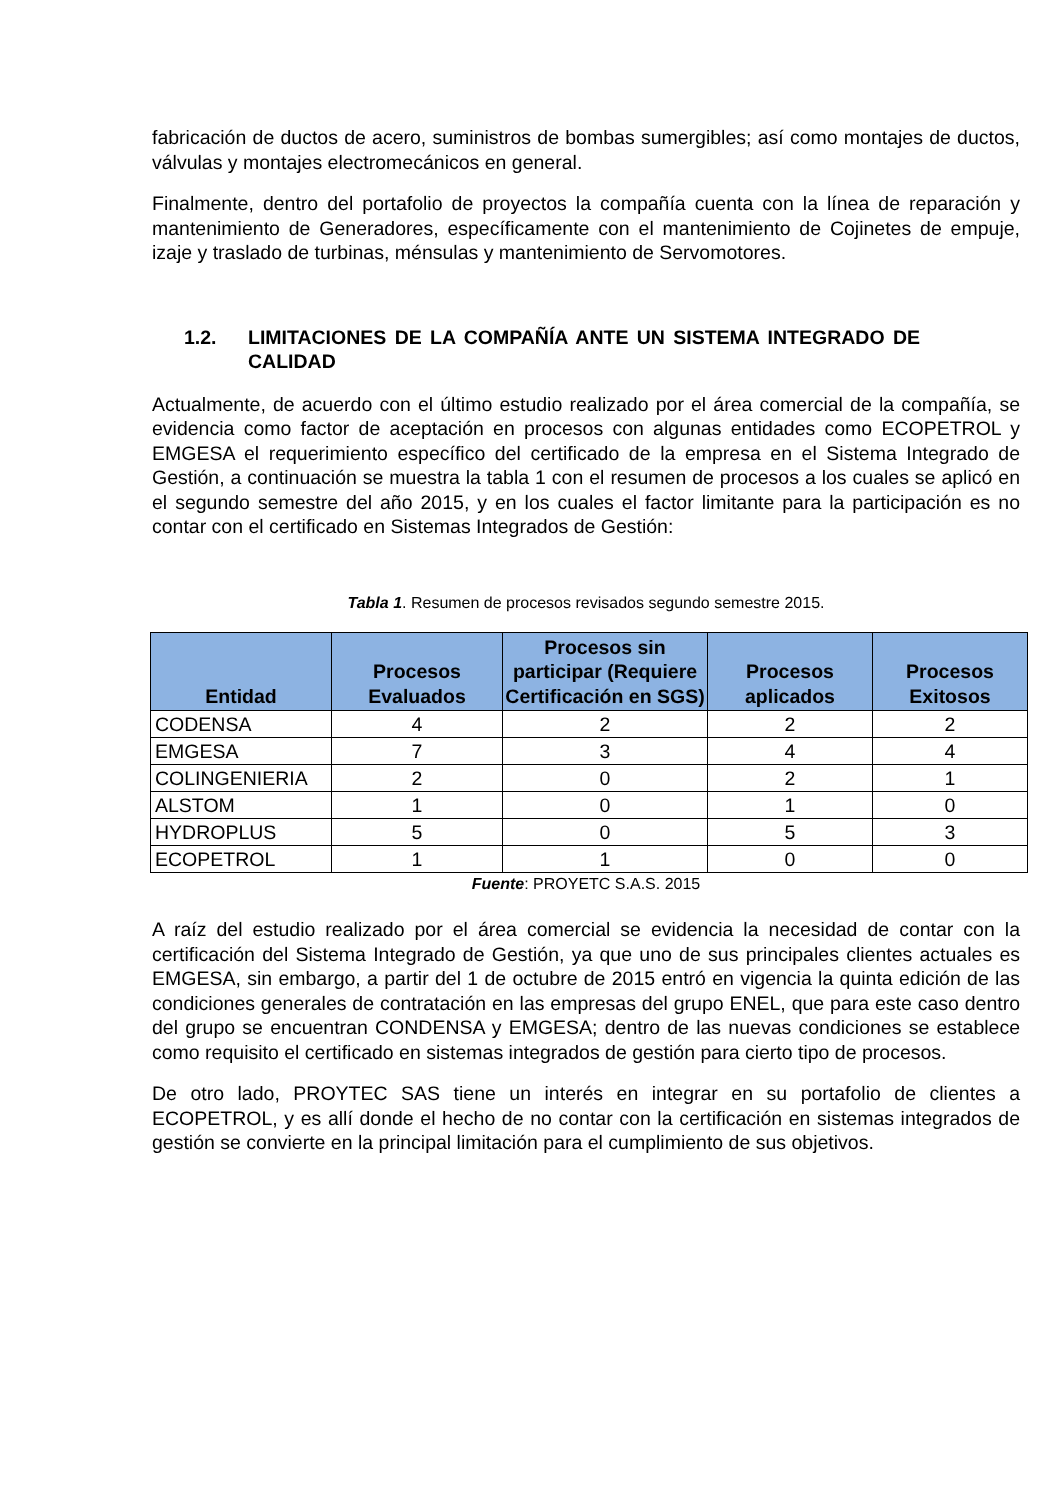fabricación de ductos de acero, suministros de bombas sumergibles; así como montajes de ductos, válvulas y montajes electromecánicos en general.
Finalmente, dentro del portafolio de proyectos la compañía cuenta con la línea de reparación y mantenimiento de Generadores, específicamente con el mantenimiento de Cojinetes de empuje, izaje y traslado de turbinas, ménsulas y mantenimiento de Servomotores.
1.2. LIMITACIONES DE LA COMPAÑÍA ANTE UN SISTEMA INTEGRADO DE CALIDAD
Actualmente, de acuerdo con el último estudio realizado por el área comercial de la compañía, se evidencia como factor de aceptación en procesos con algunas entidades como ECOPETROL y EMGESA el requerimiento específico del certificado de la empresa en el Sistema Integrado de Gestión, a continuación se muestra la tabla 1 con el resumen de procesos a los cuales se aplicó en el segundo semestre del año 2015, y en los cuales el factor limitante para la participación es no contar con el certificado en Sistemas Integrados de Gestión:
Tabla 1. Resumen de procesos revisados segundo semestre 2015.
| Entidad | Procesos Evaluados | Procesos sin participar (Requiere Certificación en SGS) | Procesos aplicados | Procesos Exitosos |
| --- | --- | --- | --- | --- |
| CODENSA | 4 | 2 | 2 | 2 |
| EMGESA | 7 | 3 | 4 | 4 |
| COLINGENIERIA | 2 | 0 | 2 | 1 |
| ALSTOM | 1 | 0 | 1 | 0 |
| HYDROPLUS | 5 | 0 | 5 | 3 |
| ECOPETROL | 1 | 1 | 0 | 0 |
Fuente: PROYETC S.A.S. 2015
A raíz del estudio realizado por el área comercial se evidencia la necesidad de contar con la certificación del Sistema Integrado de Gestión, ya que uno de sus principales clientes actuales es EMGESA, sin embargo, a partir del 1 de octubre de 2015 entró en vigencia la quinta edición de las condiciones generales de contratación en las empresas del grupo ENEL, que para este caso dentro del grupo se encuentran CONDENSA y EMGESA; dentro de las nuevas condiciones se establece como requisito el certificado en sistemas integrados de gestión para cierto tipo de procesos.
De otro lado, PROYTEC SAS tiene un interés en integrar en su portafolio de clientes a ECOPETROL, y es allí donde el hecho de no contar con la certificación en sistemas integrados de gestión se convierte en la principal limitación para el cumplimiento de sus objetivos.